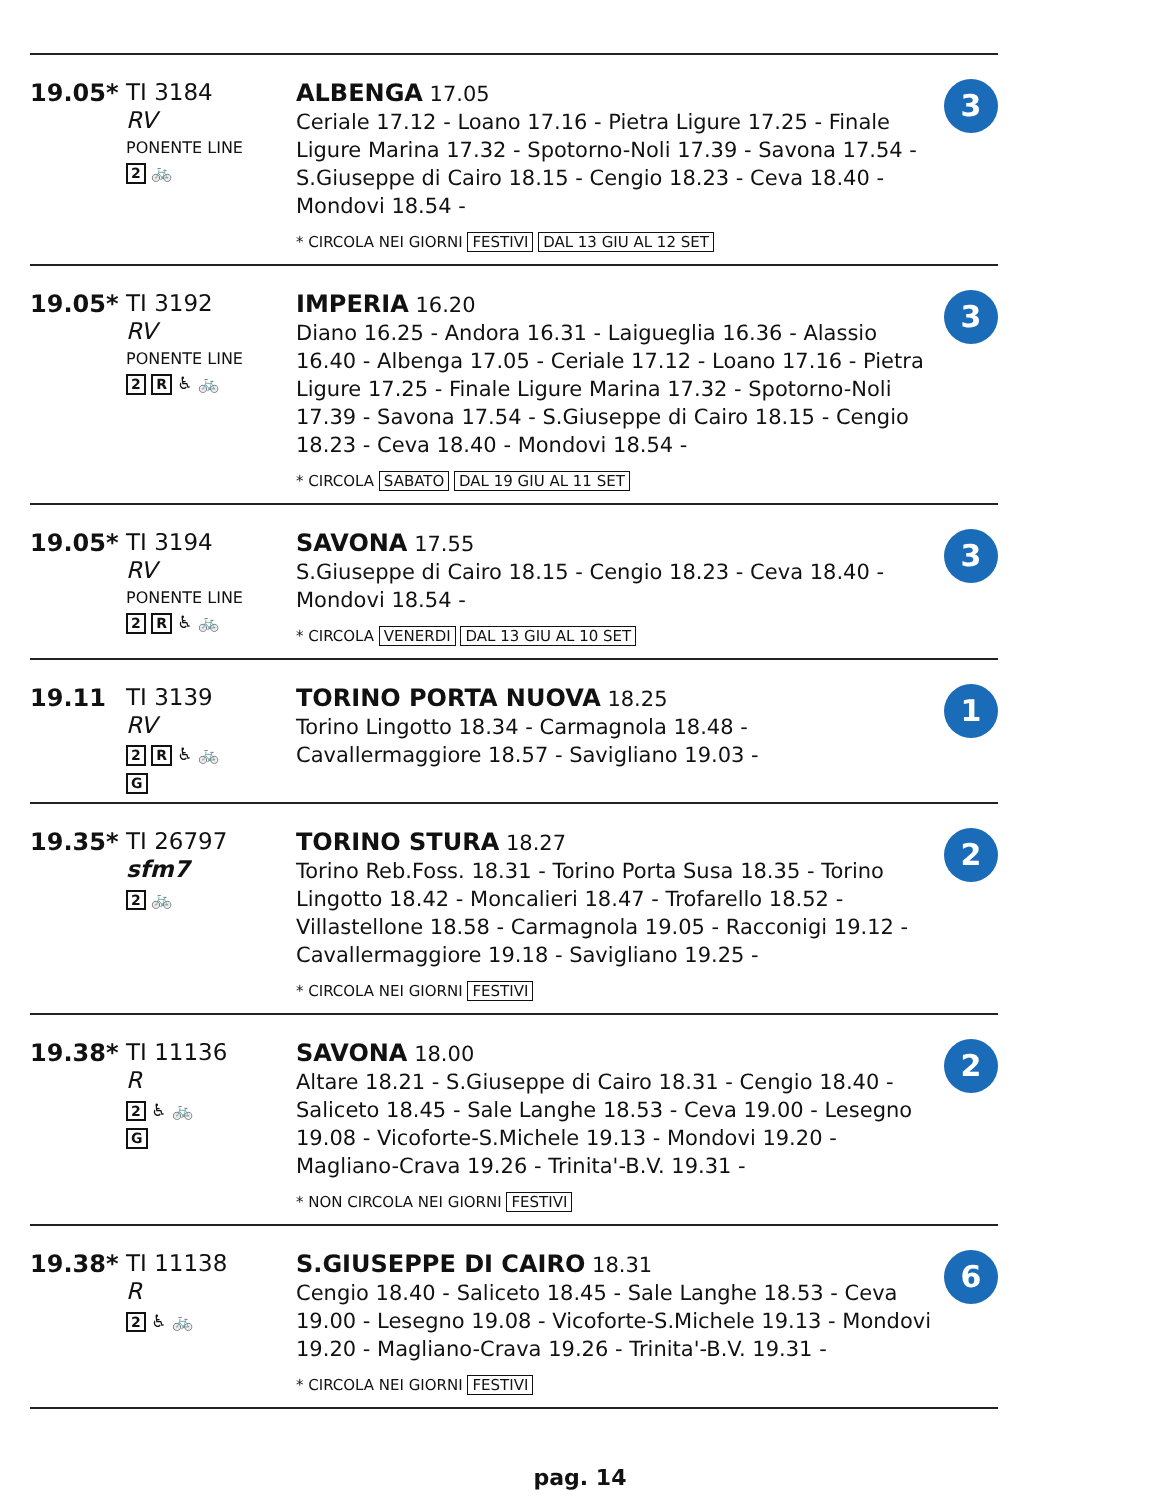| 19.05* | TI 3184 RV PONENTE LINE 2 🚲 | ALBENGA 17.05 Ceriale 17.12 - Loano 17.16 - Pietra Ligure 17.25 - Finale Ligure Marina 17.32 - Spotorno-Noli 17.39 - Savona 17.54 - S.Giuseppe di Cairo 18.15 - Cengio 18.23 - Ceva 18.40 - Mondovi 18.54 - * CIRCOLA NEI GIORNI FESTIVI DAL 13 GIU AL 12 SET | 3 |
| 19.05* | TI 3192 RV PONENTE LINE 2 R ♿ 🚲 | IMPERIA 16.20 Diano 16.25 - Andora 16.31 - Laigueglia 16.36 - Alassio 16.40 - Albenga 17.05 - Ceriale 17.12 - Loano 17.16 - Pietra Ligure 17.25 - Finale Ligure Marina 17.32 - Spotorno-Noli 17.39 - Savona 17.54 - S.Giuseppe di Cairo 18.15 - Cengio 18.23 - Ceva 18.40 - Mondovi 18.54 - * CIRCOLA SABATO DAL 19 GIU AL 11 SET | 3 |
| 19.05* | TI 3194 RV PONENTE LINE 2 R ♿ 🚲 | SAVONA 17.55 S.Giuseppe di Cairo 18.15 - Cengio 18.23 - Ceva 18.40 - Mondovi 18.54 - * CIRCOLA VENERDI DAL 13 GIU AL 10 SET | 3 |
| 19.11 | TI 3139 RV 2 R ♿ 🚲 G | TORINO PORTA NUOVA 18.25 Torino Lingotto 18.34 - Carmagnola 18.48 - Cavallermaggiore 18.57 - Savigliano 19.03 - | 1 |
| 19.35* | TI 26797 sfm7 2 🚲 | TORINO STURA 18.27 Torino Reb.Foss. 18.31 - Torino Porta Susa 18.35 - Torino Lingotto 18.42 - Moncalieri 18.47 - Trofarello 18.52 - Villastellone 18.58 - Carmagnola 19.05 - Racconigi 19.12 - Cavallermaggiore 19.18 - Savigliano 19.25 - * CIRCOLA NEI GIORNI FESTIVI | 2 |
| 19.38* | TI 11136 R 2 ♿ 🚲 G | SAVONA 18.00 Altare 18.21 - S.Giuseppe di Cairo 18.31 - Cengio 18.40 - Saliceto 18.45 - Sale Langhe 18.53 - Ceva 19.00 - Lesegno 19.08 - Vicoforte-S.Michele 19.13 - Mondovi 19.20 - Magliano-Crava 19.26 - Trinita'-B.V. 19.31 - * NON CIRCOLA NEI GIORNI FESTIVI | 2 |
| 19.38* | TI 11138 R 2 ♿ 🚲 | S.GIUSEPPE DI CAIRO 18.31 Cengio 18.40 - Saliceto 18.45 - Sale Langhe 18.53 - Ceva 19.00 - Lesegno 19.08 - Vicoforte-S.Michele 19.13 - Mondovi 19.20 - Magliano-Crava 19.26 - Trinita'-B.V. 19.31 - * CIRCOLA NEI GIORNI FESTIVI | 6 |
pag. 14